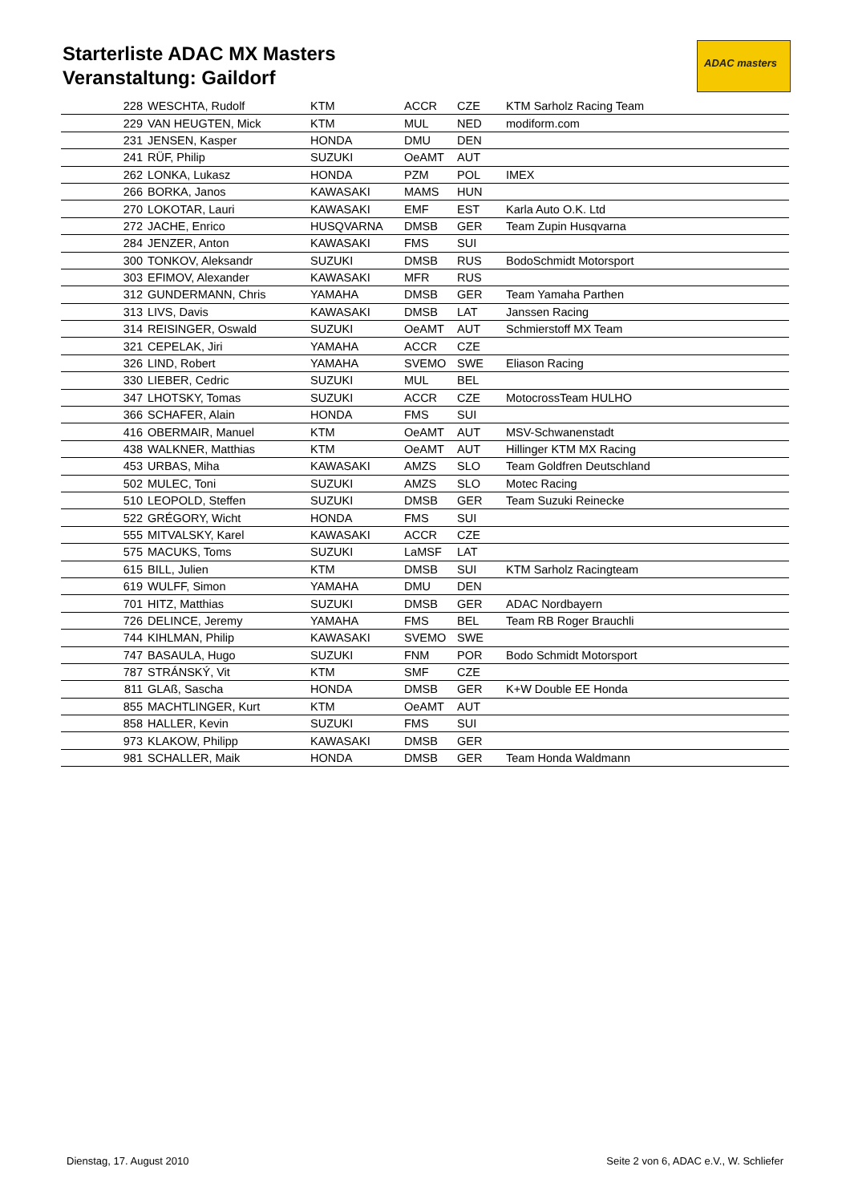Starterliste ADAC MX Masters
Veranstaltung: Gaildorf
ADAC masters
| 228 | WESCHTA, Rudolf | KTM | ACCR | CZE | KTM Sarholz Racing Team |
| 229 | VAN HEUGTEN, Mick | KTM | MUL | NED | modiform.com |
| 231 | JENSEN, Kasper | HONDA | DMU | DEN | |
| 241 | RÜF, Philip | SUZUKI | OeAMT | AUT | |
| 262 | LONKA, Lukasz | HONDA | PZM | POL | IMEX |
| 266 | BORKA, Janos | KAWASAKI | MAMS | HUN | |
| 270 | LOKOTAR, Lauri | KAWASAKI | EMF | EST | Karla Auto O.K. Ltd |
| 272 | JACHE, Enrico | HUSQVARNA | DMSB | GER | Team Zupin Husqvarna |
| 284 | JENZER, Anton | KAWASAKI | FMS | SUI | |
| 300 | TONKOV, Aleksandr | SUZUKI | DMSB | RUS | BodoSchmidt Motorsport |
| 303 | EFIMOV, Alexander | KAWASAKI | MFR | RUS | |
| 312 | GUNDERMANN, Chris | YAMAHA | DMSB | GER | Team Yamaha Parthen |
| 313 | LIVS, Davis | KAWASAKI | DMSB | LAT | Janssen Racing |
| 314 | REISINGER, Oswald | SUZUKI | OeAMT | AUT | Schmierstoff MX Team |
| 321 | CEPELAK, Jiri | YAMAHA | ACCR | CZE | |
| 326 | LIND, Robert | YAMAHA | SVEMO | SWE | Eliason Racing |
| 330 | LIEBER, Cedric | SUZUKI | MUL | BEL | |
| 347 | LHOTSKY, Tomas | SUZUKI | ACCR | CZE | MotocrossTeam HULHO |
| 366 | SCHAFER, Alain | HONDA | FMS | SUI | |
| 416 | OBERMAIR, Manuel | KTM | OeAMT | AUT | MSV-Schwanenstadt |
| 438 | WALKNER, Matthias | KTM | OeAMT | AUT | Hillinger KTM MX Racing |
| 453 | URBAS, Miha | KAWASAKI | AMZS | SLO | Team Goldfren Deutschland |
| 502 | MULEC, Toni | SUZUKI | AMZS | SLO | Motec Racing |
| 510 | LEOPOLD, Steffen | SUZUKI | DMSB | GER | Team Suzuki Reinecke |
| 522 | GRÉGORY, Wicht | HONDA | FMS | SUI | |
| 555 | MITVALSKY, Karel | KAWASAKI | ACCR | CZE | |
| 575 | MACUKS, Toms | SUZUKI | LaMSF | LAT | |
| 615 | BILL, Julien | KTM | DMSB | SUI | KTM Sarholz Racingteam |
| 619 | WULFF, Simon | YAMAHA | DMU | DEN | |
| 701 | HITZ, Matthias | SUZUKI | DMSB | GER | ADAC Nordbayern |
| 726 | DELINCE, Jeremy | YAMAHA | FMS | BEL | Team RB Roger Brauchli |
| 744 | KIHLMAN, Philip | KAWASAKI | SVEMO | SWE | |
| 747 | BASAULA, Hugo | SUZUKI | FNM | POR | Bodo Schmidt Motorsport |
| 787 | STRÁNSKÝ, Vit | KTM | SMF | CZE | |
| 811 | GLAß, Sascha | HONDA | DMSB | GER | K+W Double EE Honda |
| 855 | MACHTLINGER, Kurt | KTM | OeAMT | AUT | |
| 858 | HALLER, Kevin | SUZUKI | FMS | SUI | |
| 973 | KLAKOW, Philipp | KAWASAKI | DMSB | GER | |
| 981 | SCHALLER, Maik | HONDA | DMSB | GER | Team Honda Waldmann |
Dienstag, 17. August 2010
Seite 2 von 6, ADAC e.V., W. Schliefer